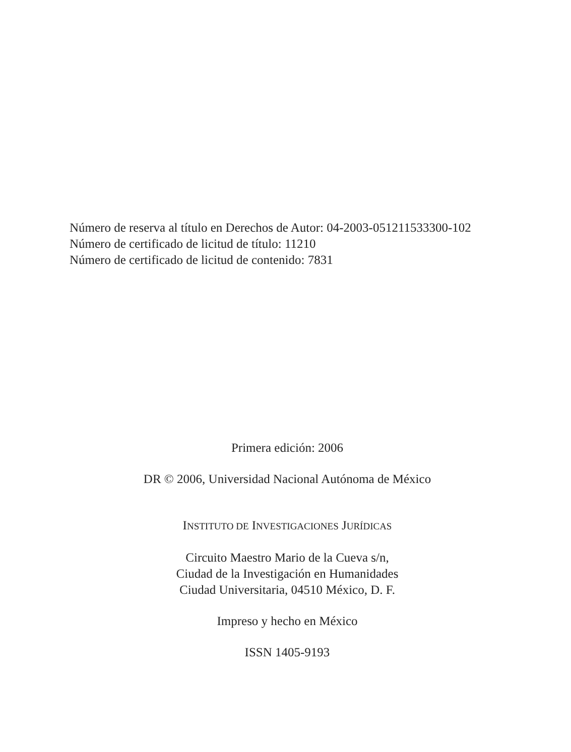Número de reserva al título en Derechos de Autor: 04-2003-051211533300-102
Número de certificado de licitud de título: 11210
Número de certificado de licitud de contenido: 7831
Primera edición: 2006
DR © 2006, Universidad Nacional Autónoma de México
INSTITUTO DE INVESTIGACIONES JURÍDICAS
Circuito Maestro Mario de la Cueva s/n,
Ciudad de la Investigación en Humanidades
Ciudad Universitaria, 04510 México, D. F.
Impreso y hecho en México
ISSN 1405-9193